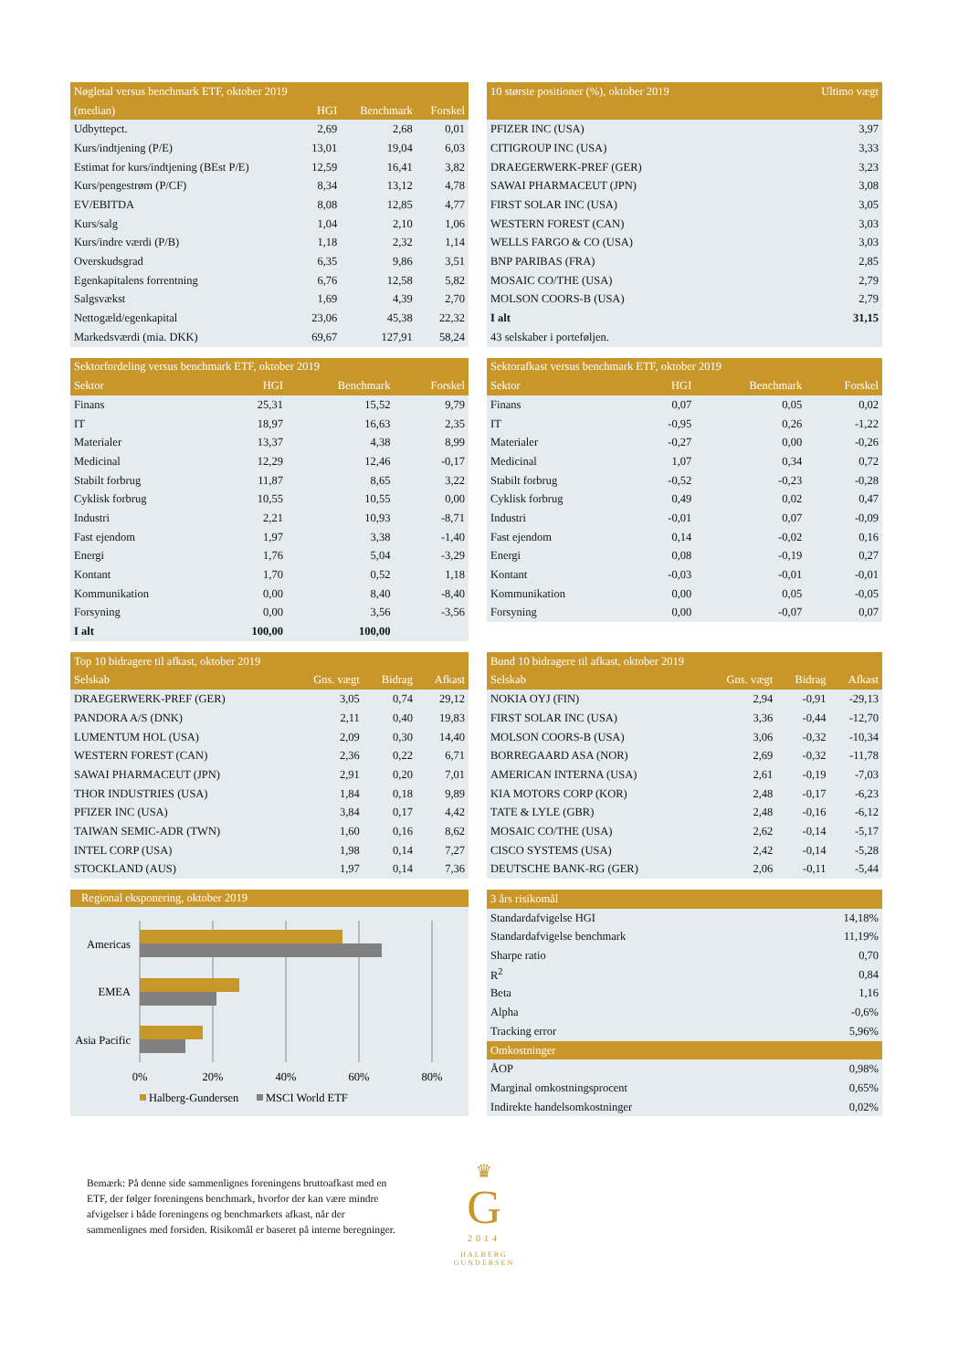| Nøgletal versus benchmark ETF, oktober 2019 | | | |
| --- | --- | --- | --- |
| (median) | HGI | Benchmark | Forskel |
| Udbyttepct. | 2,69 | 2,68 | 0,01 |
| Kurs/indtjening (P/E) | 13,01 | 19,04 | 6,03 |
| Estimat for kurs/indtjening (BEst P/E) | 12,59 | 16,41 | 3,82 |
| Kurs/pengestrøm (P/CF) | 8,34 | 13,12 | 4,78 |
| EV/EBITDA | 8,08 | 12,85 | 4,77 |
| Kurs/salg | 1,04 | 2,10 | 1,06 |
| Kurs/indre værdi (P/B) | 1,18 | 2,32 | 1,14 |
| Overskudsgrad | 6,35 | 9,86 | 3,51 |
| Egenkapitalens forrentning | 6,76 | 12,58 | 5,82 |
| Salgsvækst | 1,69 | 4,39 | 2,70 |
| Nettogæld/egenkapital | 23,06 | 45,38 | 22,32 |
| Markedsværdi (mia. DKK) | 69,67 | 127,91 | 58,24 |
| 10 største positioner (%), oktober 2019 | Ultimo vægt |
| --- | --- |
| PFIZER INC (USA) | 3,97 |
| CITIGROUP INC (USA) | 3,33 |
| DRAEGERWERK-PREF (GER) | 3,23 |
| SAWAI PHARMACEUT (JPN) | 3,08 |
| FIRST SOLAR INC (USA) | 3,05 |
| WESTERN FOREST (CAN) | 3,03 |
| WELLS FARGO & CO (USA) | 3,03 |
| BNP PARIBAS (FRA) | 2,85 |
| MOSAIC CO/THE (USA) | 2,79 |
| MOLSON COORS-B (USA) | 2,79 |
| I alt | 31,15 |
| 43 selskaber i porteføljen. | |
| Sektorfordeling versus benchmark ETF, oktober 2019 | | | |
| --- | --- | --- | --- |
| Sektor | HGI | Benchmark | Forskel |
| Finans | 25,31 | 15,52 | 9,79 |
| IT | 18,97 | 16,63 | 2,35 |
| Materialer | 13,37 | 4,38 | 8,99 |
| Medicinal | 12,29 | 12,46 | -0,17 |
| Stabilt forbrug | 11,87 | 8,65 | 3,22 |
| Cyklisk forbrug | 10,55 | 10,55 | 0,00 |
| Industri | 2,21 | 10,93 | -8,71 |
| Fast ejendom | 1,97 | 3,38 | -1,40 |
| Energi | 1,76 | 5,04 | -3,29 |
| Kontant | 1,70 | 0,52 | 1,18 |
| Kommunikation | 0,00 | 8,40 | -8,40 |
| Forsyning | 0,00 | 3,56 | -3,56 |
| I alt | 100,00 | 100,00 | |
| Sektorafkast versus benchmark ETF, oktober 2019 | | | |
| --- | --- | --- | --- |
| Sektor | HGI | Benchmark | Forskel |
| Finans | 0,07 | 0,05 | 0,02 |
| IT | -0,95 | 0,26 | -1,22 |
| Materialer | -0,27 | 0,00 | -0,26 |
| Medicinal | 1,07 | 0,34 | 0,72 |
| Stabilt forbrug | -0,52 | -0,23 | -0,28 |
| Cyklisk forbrug | 0,49 | 0,02 | 0,47 |
| Industri | -0,01 | 0,07 | -0,09 |
| Fast ejendom | 0,14 | -0,02 | 0,16 |
| Energi | 0,08 | -0,19 | 0,27 |
| Kontant | -0,03 | -0,01 | -0,01 |
| Kommunikation | 0,00 | 0,05 | -0,05 |
| Forsyning | 0,00 | -0,07 | 0,07 |
| Top 10 bidragere til afkast, oktober 2019 | | | |
| --- | --- | --- | --- |
| Selskab | Gns. vægt | Bidrag | Afkast |
| DRAEGERWERK-PREF (GER) | 3,05 | 0,74 | 29,12 |
| PANDORA A/S (DNK) | 2,11 | 0,40 | 19,83 |
| LUMENTUM HOL (USA) | 2,09 | 0,30 | 14,40 |
| WESTERN FOREST (CAN) | 2,36 | 0,22 | 6,71 |
| SAWAI PHARMACEUT (JPN) | 2,91 | 0,20 | 7,01 |
| THOR INDUSTRIES (USA) | 1,84 | 0,18 | 9,89 |
| PFIZER INC (USA) | 3,84 | 0,17 | 4,42 |
| TAIWAN SEMIC-ADR (TWN) | 1,60 | 0,16 | 8,62 |
| INTEL CORP (USA) | 1,98 | 0,14 | 7,27 |
| STOCKLAND (AUS) | 1,97 | 0,14 | 7,36 |
| Bund 10 bidragere til afkast, oktober 2019 | | | |
| --- | --- | --- | --- |
| Selskab | Gns. vægt | Bidrag | Afkast |
| NOKIA OYJ (FIN) | 2,94 | -0,91 | -29,13 |
| FIRST SOLAR INC (USA) | 3,36 | -0,44 | -12,70 |
| MOLSON COORS-B (USA) | 3,06 | -0,32 | -10,34 |
| BORREGAARD ASA (NOR) | 2,69 | -0,32 | -11,78 |
| AMERICAN INTERNA (USA) | 2,61 | -0,19 | -7,03 |
| KIA MOTORS CORP (KOR) | 2,48 | -0,17 | -6,23 |
| TATE & LYLE (GBR) | 2,48 | -0,16 | -6,12 |
| MOSAIC CO/THE (USA) | 2,62 | -0,14 | -5,17 |
| CISCO SYSTEMS (USA) | 2,42 | -0,14 | -5,28 |
| DEUTSCHE BANK-RG (GER) | 2,06 | -0,11 | -5,44 |
Regional eksponering, oktober 2019
Americas
EMEA
Asia Pacific
0%
20%
40%
60%
80%
Halberg-Gundersen
MSCI World ETF
| 3 års risikomål | |
| --- | --- |
| Standardafvigelse HGI | 14,18% |
| Standardafvigelse benchmark | 11,19% |
| Sharpe ratio | 0,70 |
| R<sup>2</sup> | 0,84 |
| Beta | 1,16 |
| Alpha | -0,6% |
| Tracking error | 5,96% |
| Omkostninger | |
| ÅOP | 0,98% |
| Marginal omkostningsprocent | 0,65% |
| Indirekte handelsomkostninger | 0,02% |
Bemærk: På denne side sammenlignes foreningens bruttoafkast med en ETF, der følger foreningens benchmark, hvorfor der kan være mindre afvigelser i både foreningens og benchmarkets afkast, når der sammenlignes med forsiden. Risikomål er baseret på interne beregninger.
♛
G
2014
HALBERG
GUNDERSEN